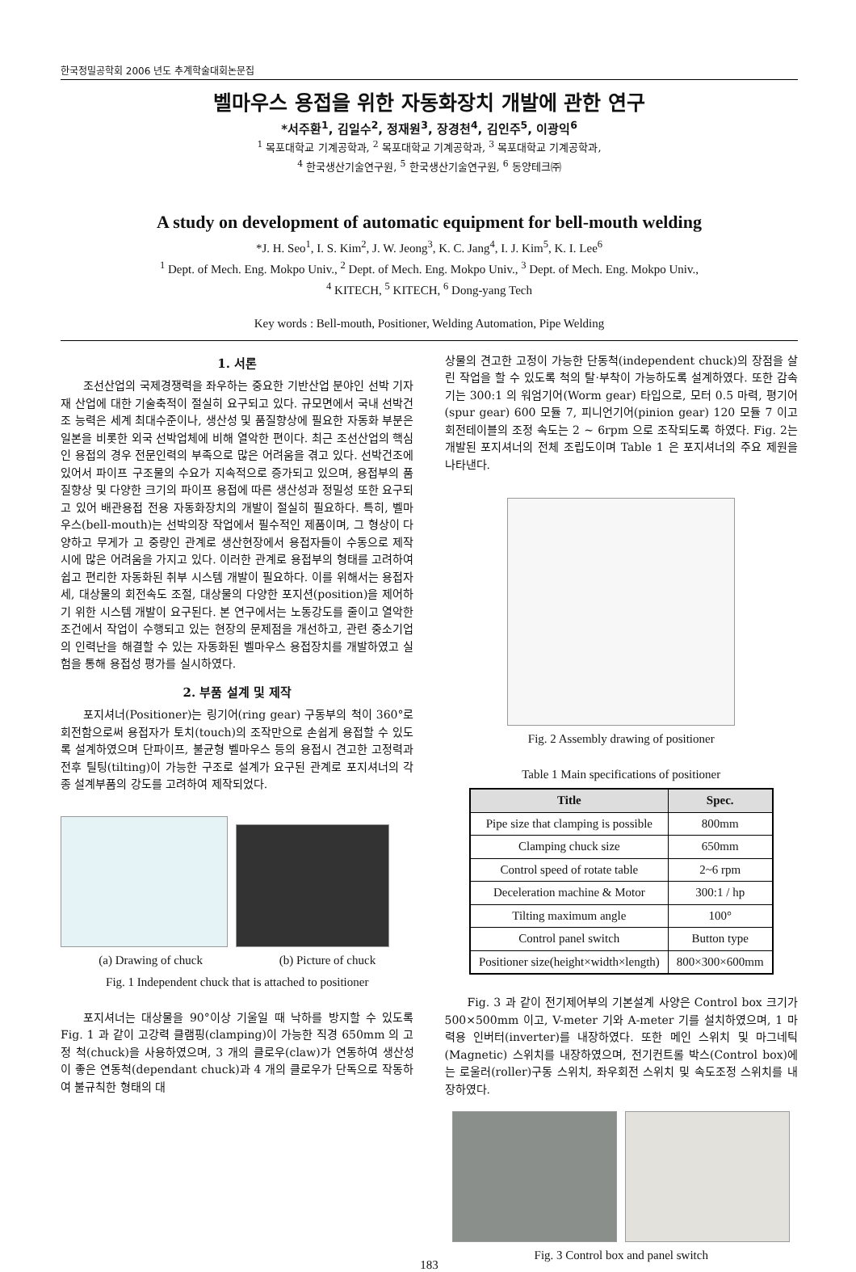한국정밀공학회 2006 년도 추계학술대회논문집
벨마우스 용접을 위한 자동화장치 개발에 관한 연구
*서주환<sup>1</sup>, 김일수<sup>2</sup>, 정재원<sup>3</sup>, 장경천<sup>4</sup>, 김인주<sup>5</sup>, 이광익<sup>6</sup>
<sup>1</sup> 목포대학교 기계공학과, <sup>2</sup> 목포대학교 기계공학과, <sup>3</sup> 목포대학교 기계공학과,
<sup>4</sup> 한국생산기술연구원, <sup>5</sup> 한국생산기술연구원, <sup>6</sup> 동양테크㈜
A study on development of automatic equipment for bell-mouth welding
*J. H. Seo<sup>1</sup>, I. S. Kim<sup>2</sup>, J. W. Jeong<sup>3</sup>, K. C. Jang<sup>4</sup>, I. J. Kim<sup>5</sup>, K. I. Lee<sup>6</sup>
<sup>1</sup> Dept. of Mech. Eng. Mokpo Univ., <sup>2</sup> Dept. of Mech. Eng. Mokpo Univ., <sup>3</sup> Dept. of Mech. Eng. Mokpo Univ.,
<sup>4</sup> KITECH, <sup>5</sup> KITECH, <sup>6</sup> Dong-yang Tech
Key words : Bell-mouth, Positioner, Welding Automation, Pipe Welding
1. 서론
조선산업의 국제경쟁력을 좌우하는 중요한 기반산업 분야인 선박 기자재 산업에 대한 기술축적이 절실히 요구되고 있다. 규모면에서 국내 선박건조 능력은 세계 최대수준이나, 생산성 및 품질향상에 필요한 자동화 부분은 일본을 비롯한 외국 선박업체에 비해 열악한 편이다. 최근 조선산업의 핵심인 용접의 경우 전문인력의 부족으로 많은 어려움을 겪고 있다. 선박건조에 있어서 파이프 구조물의 수요가 지속적으로 증가되고 있으며, 용접부의 품질향상 및 다양한 크기의 파이프 용접에 따른 생산성과 정밀성 또한 요구되고 있어 배관용접 전용 자동화장치의 개발이 절실히 필요하다. 특히, 벨마우스(bell-mouth)는 선박의장 작업에서 필수적인 제품이며, 그 형상이 다양하고 무게가 고 중량인 관계로 생산현장에서 용접자들이 수동으로 제작 시에 많은 어려움을 가지고 있다. 이러한 관계로 용접부의 형태를 고려하여 쉽고 편리한 자동화된 취부 시스템 개발이 필요하다. 이를 위해서는 용접자세, 대상물의 회전속도 조절, 대상물의 다양한 포지션(position)을 제어하기 위한 시스템 개발이 요구된다. 본 연구에서는 노동강도를 줄이고 열악한 조건에서 작업이 수행되고 있는 현장의 문제점을 개선하고, 관련 중소기업의 인력난을 해결할 수 있는 자동화된 벨마우스 용접장치를 개발하였고 실험을 통해 용접성 평가를 실시하였다.
2. 부품 설계 및 제작
포지셔너(Positioner)는 링기어(ring gear) 구동부의 척이 360°로 회전함으로써 용접자가 토치(touch)의 조작만으로 손쉽게 용접할 수 있도록 설계하였으며 단파이프, 불균형 벨마우스 등의 용접시 견고한 고정력과 전후 틸팅(tilting)이 가능한 구조로 설계가 요구된 관계로 포지셔너의 각종 설계부품의 강도를 고려하여 제작되었다.
(a) Drawing of chuck (b) Picture of chuck
Fig. 1 Independent chuck that is attached to positioner
포지셔너는 대상물을 90°이상 기울일 때 낙하를 방지할 수 있도록 Fig. 1 과 같이 고강력 클램핑(clamping)이 가능한 직경 650mm 의 고정 척(chuck)을 사용하였으며, 3 개의 클로우(claw)가 연동하여 생산성이 좋은 연동척(dependant chuck)과 4 개의 클로우가 단독으로 작동하여 불규칙한 형태의 대
상물의 견고한 고정이 가능한 단동척(independent chuck)의 장점을 살린 작업을 할 수 있도록 척의 탈·부착이 가능하도록 설계하였다. 또한 감속기는 300:1 의 워엄기어(Worm gear) 타입으로, 모터 0.5 마력, 평기어(spur gear) 600 모듈 7, 피니언기어(pinion gear) 120 모듈 7 이고 회전테이블의 조정 속도는 2 ~ 6rpm 으로 조작되도록 하였다. Fig. 2는 개발된 포지셔너의 전체 조립도이며 Table 1 은 포지셔너의 주요 제원을 나타낸다.
Fig. 2 Assembly drawing of positioner
Table 1 Main specifications of positioner
| Title | Spec. |
| --- | --- |
| Pipe size that clamping is possible | 800mm |
| Clamping chuck size | 650mm |
| Control speed of rotate table | 2~6 rpm |
| Deceleration machine & Motor | 300:1 / hp |
| Tilting maximum angle | 100° |
| Control panel switch | Button type |
| Positioner size(height×width×length) | 800×300×600mm |
Fig. 3 과 같이 전기제어부의 기본설계 사양은 Control box 크기가 500×500mm 이고, V-meter 기와 A-meter 기를 설치하였으며, 1 마력용 인버터(inverter)를 내장하였다. 또한 메인 스위치 및 마그네틱(Magnetic) 스위치를 내장하였으며, 전기컨트롤 박스(Control box)에는 로울러(roller)구동 스위치, 좌우회전 스위치 및 속도조정 스위치를 내장하였다.
Fig. 3 Control box and panel switch
183